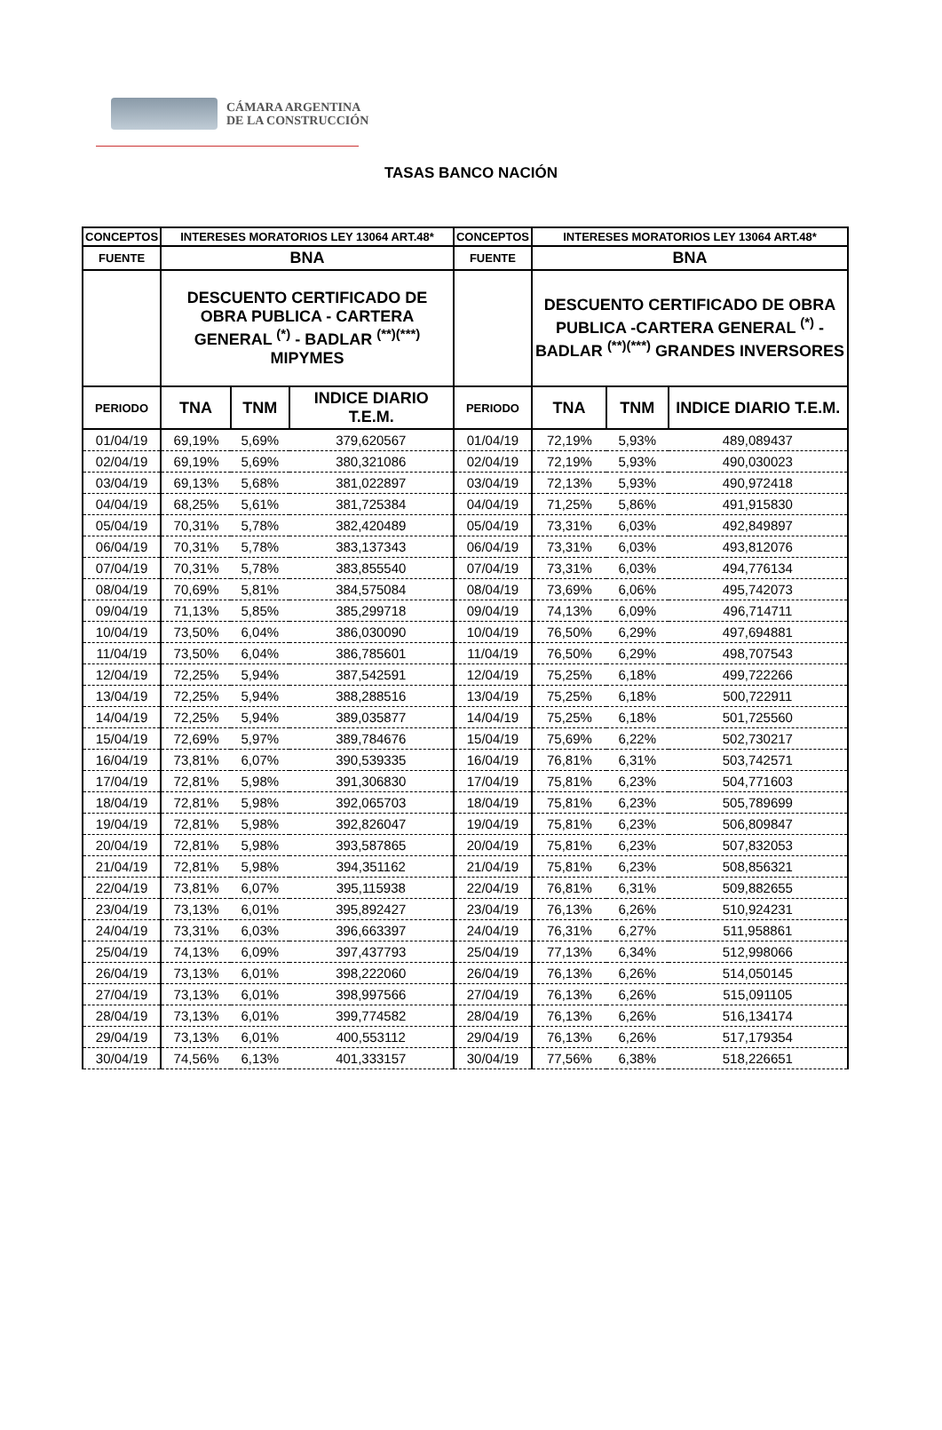CÁMARA ARGENTINA
DE LA CONSTRUCCIÓN
TASAS BANCO NACIÓN
| CONCEPTOS | INTERESES MORATORIOS LEY 13064 ART.48* | | | CONCEPTOS | INTERESES MORATORIOS LEY 13064 ART.48* | | |
| --- | --- | --- | --- | --- | --- | --- | --- |
| FUENTE | BNA | | | FUENTE | BNA | | |
| | DESCUENTO CERTIFICADO DE OBRA PUBLICA - CARTERA GENERAL <sup>(*)</sup> - BADLAR <sup>(**)(***)</sup> MIPYMES | | | | DESCUENTO CERTIFICADO DE OBRA PUBLICA -CARTERA GENERAL <sup>(*)</sup> - BADLAR <sup>(**)(***)</sup> GRANDES INVERSORES | | |
| PERIODO | TNA | TNM | INDICE DIARIO T.E.M. | PERIODO | TNA | TNM | INDICE DIARIO T.E.M. |
| 01/04/19 | 69,19% | 5,69% | 379,620567 | 01/04/19 | 72,19% | 5,93% | 489,089437 |
| 02/04/19 | 69,19% | 5,69% | 380,321086 | 02/04/19 | 72,19% | 5,93% | 490,030023 |
| 03/04/19 | 69,13% | 5,68% | 381,022897 | 03/04/19 | 72,13% | 5,93% | 490,972418 |
| 04/04/19 | 68,25% | 5,61% | 381,725384 | 04/04/19 | 71,25% | 5,86% | 491,915830 |
| 05/04/19 | 70,31% | 5,78% | 382,420489 | 05/04/19 | 73,31% | 6,03% | 492,849897 |
| 06/04/19 | 70,31% | 5,78% | 383,137343 | 06/04/19 | 73,31% | 6,03% | 493,812076 |
| 07/04/19 | 70,31% | 5,78% | 383,855540 | 07/04/19 | 73,31% | 6,03% | 494,776134 |
| 08/04/19 | 70,69% | 5,81% | 384,575084 | 08/04/19 | 73,69% | 6,06% | 495,742073 |
| 09/04/19 | 71,13% | 5,85% | 385,299718 | 09/04/19 | 74,13% | 6,09% | 496,714711 |
| 10/04/19 | 73,50% | 6,04% | 386,030090 | 10/04/19 | 76,50% | 6,29% | 497,694881 |
| 11/04/19 | 73,50% | 6,04% | 386,785601 | 11/04/19 | 76,50% | 6,29% | 498,707543 |
| 12/04/19 | 72,25% | 5,94% | 387,542591 | 12/04/19 | 75,25% | 6,18% | 499,722266 |
| 13/04/19 | 72,25% | 5,94% | 388,288516 | 13/04/19 | 75,25% | 6,18% | 500,722911 |
| 14/04/19 | 72,25% | 5,94% | 389,035877 | 14/04/19 | 75,25% | 6,18% | 501,725560 |
| 15/04/19 | 72,69% | 5,97% | 389,784676 | 15/04/19 | 75,69% | 6,22% | 502,730217 |
| 16/04/19 | 73,81% | 6,07% | 390,539335 | 16/04/19 | 76,81% | 6,31% | 503,742571 |
| 17/04/19 | 72,81% | 5,98% | 391,306830 | 17/04/19 | 75,81% | 6,23% | 504,771603 |
| 18/04/19 | 72,81% | 5,98% | 392,065703 | 18/04/19 | 75,81% | 6,23% | 505,789699 |
| 19/04/19 | 72,81% | 5,98% | 392,826047 | 19/04/19 | 75,81% | 6,23% | 506,809847 |
| 20/04/19 | 72,81% | 5,98% | 393,587865 | 20/04/19 | 75,81% | 6,23% | 507,832053 |
| 21/04/19 | 72,81% | 5,98% | 394,351162 | 21/04/19 | 75,81% | 6,23% | 508,856321 |
| 22/04/19 | 73,81% | 6,07% | 395,115938 | 22/04/19 | 76,81% | 6,31% | 509,882655 |
| 23/04/19 | 73,13% | 6,01% | 395,892427 | 23/04/19 | 76,13% | 6,26% | 510,924231 |
| 24/04/19 | 73,31% | 6,03% | 396,663397 | 24/04/19 | 76,31% | 6,27% | 511,958861 |
| 25/04/19 | 74,13% | 6,09% | 397,437793 | 25/04/19 | 77,13% | 6,34% | 512,998066 |
| 26/04/19 | 73,13% | 6,01% | 398,222060 | 26/04/19 | 76,13% | 6,26% | 514,050145 |
| 27/04/19 | 73,13% | 6,01% | 398,997566 | 27/04/19 | 76,13% | 6,26% | 515,091105 |
| 28/04/19 | 73,13% | 6,01% | 399,774582 | 28/04/19 | 76,13% | 6,26% | 516,134174 |
| 29/04/19 | 73,13% | 6,01% | 400,553112 | 29/04/19 | 76,13% | 6,26% | 517,179354 |
| 30/04/19 | 74,56% | 6,13% | 401,333157 | 30/04/19 | 77,56% | 6,38% | 518,226651 |